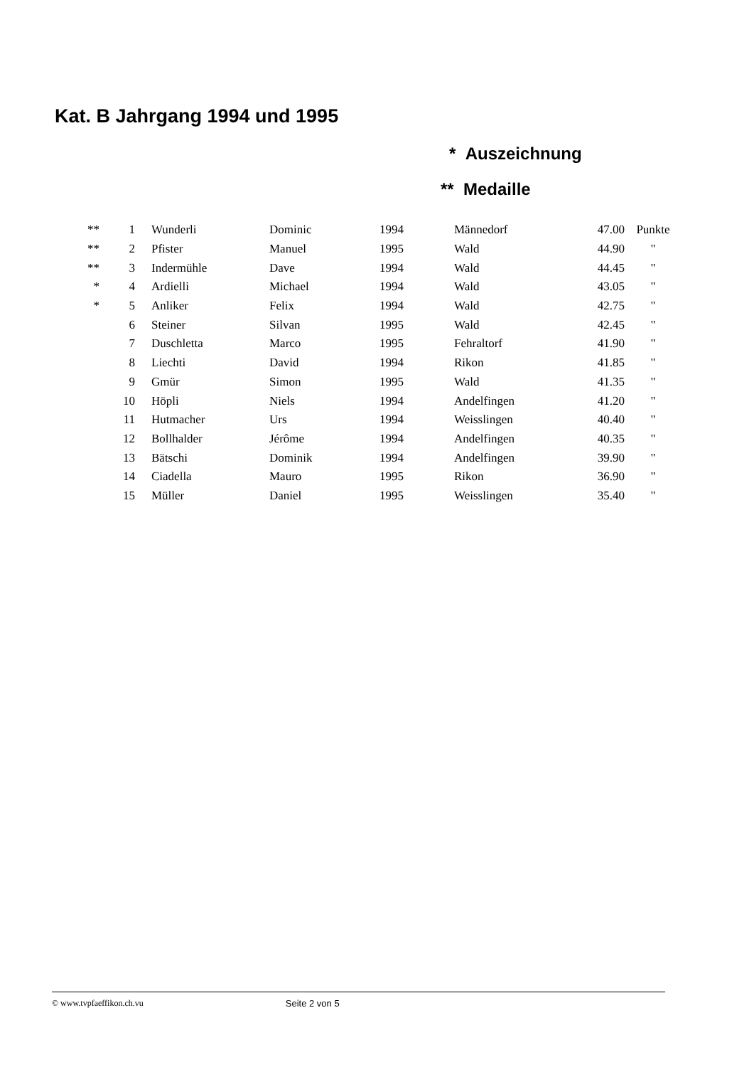Kat. B Jahrgang 1994 und 1995
* Auszeichnung
** Medaille
| ** | 1 | Wunderli | Dominic | 1994 | Männedorf | 47.00 | Punkte |
| ** | 2 | Pfister | Manuel | 1995 | Wald | 44.90 | " |
| ** | 3 | Indermühle | Dave | 1994 | Wald | 44.45 | " |
| * | 4 | Ardielli | Michael | 1994 | Wald | 43.05 | " |
| * | 5 | Anliker | Felix | 1994 | Wald | 42.75 | " |
| | 6 | Steiner | Silvan | 1995 | Wald | 42.45 | " |
| | 7 | Duschletta | Marco | 1995 | Fehraltorf | 41.90 | " |
| | 8 | Liechti | David | 1994 | Rikon | 41.85 | " |
| | 9 | Gmür | Simon | 1995 | Wald | 41.35 | " |
| | 10 | Höpli | Niels | 1994 | Andelfingen | 41.20 | " |
| | 11 | Hutmacher | Urs | 1994 | Weisslingen | 40.40 | " |
| | 12 | Bollhalder | Jérôme | 1994 | Andelfingen | 40.35 | " |
| | 13 | Bätschi | Dominik | 1994 | Andelfingen | 39.90 | " |
| | 14 | Ciadella | Mauro | 1995 | Rikon | 36.90 | " |
| | 15 | Müller | Daniel | 1995 | Weisslingen | 35.40 | " |
© www.tvpfaeffikon.ch.vu Seite 2 von 5